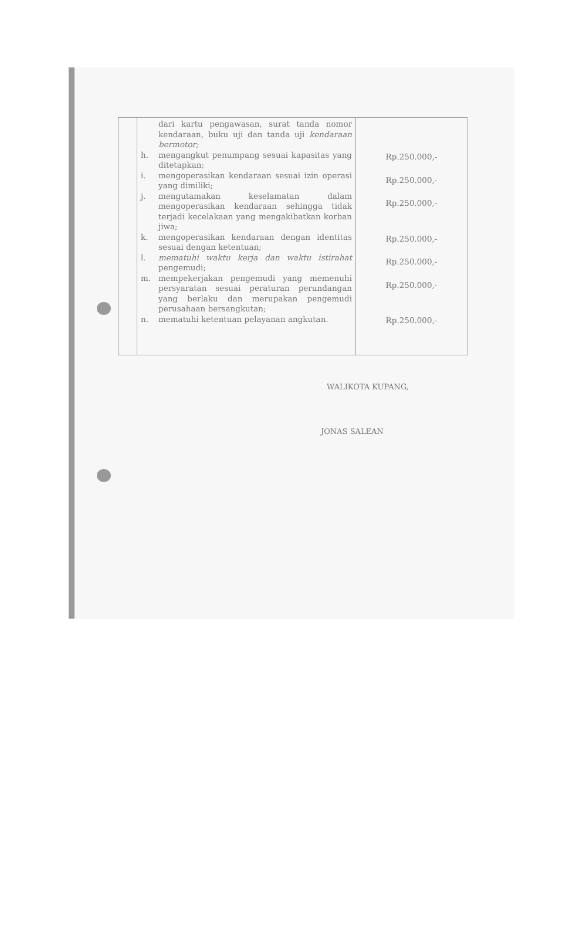| | dari kartu pengawasan, surat tanda nomor kendaraan, buku uji dan tanda uji kendaraan bermotor; h. mengangkut penumpang sesuai kapasitas yang ditetapkan; i. mengoperasikan kendaraan sesuai izin operasi yang dimiliki; j. mengutamakan keselamatan dalam mengoperasikan kendaraan sehingga tidak terjadi kecelakaan yang mengakibatkan korban jiwa; k. mengoperasikan kendaraan dengan identitas sesuai dengan ketentuan; l. mematuhi waktu kerja dan waktu istirahat pengemudi; m. mempekerjakan pengemudi yang memenuhi persyaratan sesuai peraturan perundangan yang berlaku dan merupakan pengemudi perusahaan bersangkutan; n. mematuhi ketentuan pelayanan angkutan. | Rp.250.000,- Rp.250.000,- Rp.250.000,- Rp.250.000,- Rp.250.000,- Rp.250.000,- Rp.250.000,- |
WALIKOTA KUPANG,
JONAS SALEAN